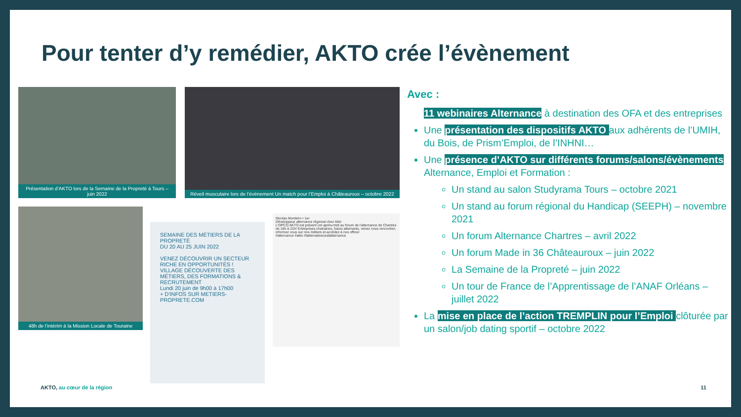Pour tenter d’y remédier, AKTO crée l’évènement
Présentation d’AKTO lors de la Semaine de la Propreté à Tours – juin 2022
Réveil musculaire lors de l’évènement Un match pour l’Emploi à Châteauroux – octobre 2022
48h de l’intérim à la Mission Locale de Touraine
SEMAINE DES MÉTIERS DE LA PROPRETÉ
DU 20 AU 25 JUIN 2022
VENEZ DÉCOUVRIR UN SECTEUR RICHE EN OPPORTUNITÉS !
VILLAGE DÉCOUVERTE DES MÉTIERS, DES FORMATIONS & RECRUTEMENT
Lundi 20 juin de 9h00 à 17h00
+ D'INFOS SUR METIERS-PROPRETE.COM
Nicolas Monteiro • 1er
Développeur alternance régional chez Akto
L'OPCO AKTO est présent cet après-midi au forum de l'alternance de Chartres de 16h à 21h! Entreprises chatraines, futurs alternants, venez nous rencontrer, informez vous sur nos métiers et accédez à nos offres!
#alternance #akto #lalternativecestlalternance
Avec :
11 webinaires Alternance à destination des OFA et des entreprises
Une présentation des dispositifs AKTO aux adhérents de l’UMIH, du Bois, de Prism’Emploi, de l’INHNI…
Une présence d’AKTO sur différents forums/salons/évènements Alternance, Emploi et Formation :
Un stand au salon Studyrama Tours – octobre 2021
Un stand au forum régional du Handicap (SEEPH) – novembre 2021
Un forum Alternance Chartres – avril 2022
Un forum Made in 36 Châteauroux – juin 2022
La Semaine de la Propreté – juin 2022
Un tour de France de l’Apprentissage de l’ANAF Orléans – juillet 2022
La mise en place de l’action TREMPLIN pour l’Emploi clôturée par un salon/job dating sportif – octobre 2022
AKTO, au cœur de la région 11